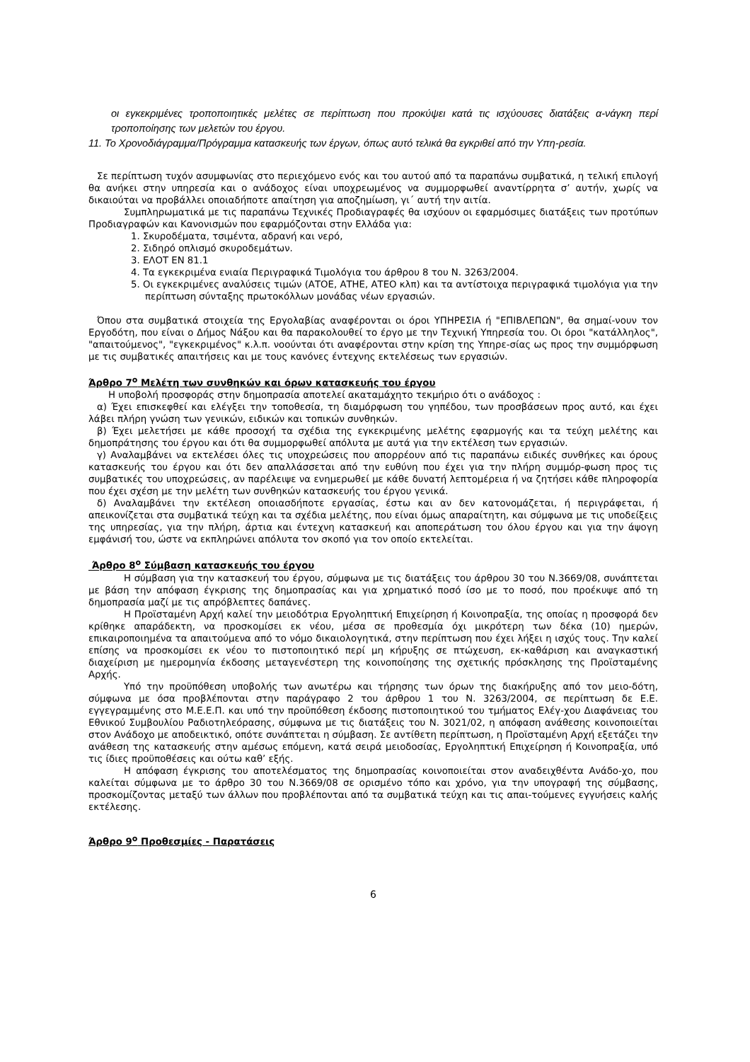οι εγκεκριμένες τροποποιητικές μελέτες σε περίπτωση που προκύψει κατά τις ισχύουσες διατάξεις α-νάγκη περί τροποποίησης των μελετών του έργου.
11. Το Χρονοδιάγραμμα/Πρόγραμμα κατασκευής των έργων, όπως αυτό τελικά θα εγκριθεί από την Υπη-ρεσία.
Σε περίπτωση τυχόν ασυμφωνίας στο περιεχόμενο ενός και του αυτού από τα παραπάνω συμβατικά, η τελική επιλογή θα ανήκει στην υπηρεσία και ο ανάδοχος είναι υποχρεωμένος να συμμορφωθεί αναντίρρητα σ’ αυτήν, χωρίς να δικαιούται να προβάλλει οποιαδήποτε απαίτηση για αποζημίωση, γι΄ αυτή την αιτία.
Συμπληρωματικά με τις παραπάνω Τεχνικές Προδιαγραφές θα ισχύουν οι εφαρμόσιμες διατάξεις των προτύπων Προδιαγραφών και Κανονισμών που εφαρμόζονται στην Ελλάδα για:
1. Σκυροδέματα, τσιμέντα, αδρανή και νερό,
2. Σιδηρό οπλισμό σκυροδεμάτων.
3. ΕΛΟΤ ΕΝ 81.1
4. Τα εγκεκριμένα ενιαία Περιγραφικά Τιμολόγια του άρθρου 8 του Ν. 3263/2004.
5. Οι εγκεκριμένες αναλύσεις τιμών (ΑΤΟΕ, ΑΤΗΕ, ΑΤΕΟ κλπ) και τα αντίστοιχα περιγραφικά τιμολόγια για την περίπτωση σύνταξης πρωτοκόλλων μονάδας νέων εργασιών.
Όπου στα συμβατικά στοιχεία της Εργολαβίας αναφέρονται οι όροι ΥΠΗΡΕΣΙΑ ή "ΕΠΙΒΛΕΠΩΝ", θα σημαί-νουν τον Εργοδότη, που είναι ο Δήμος Νάξου και θα παρακολουθεί το έργο με την Τεχνική Υπηρεσία του. Οι όροι "κατάλληλος", "απαιτούμενος", "εγκεκριμένος" κ.λ.π. νοούνται ότι αναφέρονται στην κρίση της Υπηρε-σίας ως προς την συμμόρφωση με τις συμβατικές απαιτήσεις και με τους κανόνες έντεχνης εκτελέσεως των εργασιών.
Άρθρο 7<sup>ο</sup> Μελέτη των συνθηκών και όρων κατασκευής του έργου
Η υποβολή προσφοράς στην δημοπρασία αποτελεί ακαταμάχητο τεκμήριο ότι ο ανάδοχος :
α) Έχει επισκεφθεί και ελέγξει την τοποθεσία, τη διαμόρφωση του γηπέδου, των προσβάσεων προς αυτό, και έχει λάβει πλήρη γνώση των γενικών, ειδικών και τοπικών συνθηκών.
β) Έχει μελετήσει με κάθε προσοχή τα σχέδια της εγκεκριμένης μελέτης εφαρμογής και τα τεύχη μελέτης και δημοπράτησης του έργου και ότι θα συμμορφωθεί απόλυτα με αυτά για την εκτέλεση των εργασιών.
γ) Αναλαμβάνει να εκτελέσει όλες τις υποχρεώσεις που απορρέουν από τις παραπάνω ειδικές συνθήκες και όρους κατασκευής του έργου και ότι δεν απαλλάσσεται από την ευθύνη που έχει για την πλήρη συμμόρ-φωση προς τις συμβατικές του υποχρεώσεις, αν παρέλειψε να ενημερωθεί με κάθε δυνατή λεπτομέρεια ή να ζητήσει κάθε πληροφορία που έχει σχέση με την μελέτη των συνθηκών κατασκευής του έργου γενικά.
δ) Αναλαμβάνει την εκτέλεση οποιασδήποτε εργασίας, έστω και αν δεν κατονομάζεται, ή περιγράφεται, ή απεικονίζεται στα συμβατικά τεύχη και τα σχέδια μελέτης, που είναι όμως απαραίτητη, και σύμφωνα με τις υποδείξεις της υπηρεσίας, για την πλήρη, άρτια και έντεχνη κατασκευή και αποπεράτωση του όλου έργου και για την άψογη εμφάνισή του, ώστε να εκπληρώνει απόλυτα τον σκοπό για τον οποίο εκτελείται.
Άρθρο 8<sup>ο</sup> Σύμβαση κατασκευής του έργου
Η σύμβαση για την κατασκευή του έργου, σύμφωνα με τις διατάξεις του άρθρου 30 του Ν.3669/08, συνάπτεται με βάση την απόφαση έγκρισης της δημοπρασίας και για χρηματικό ποσό ίσο με το ποσό, που προέκυψε από τη δημοπρασία μαζί με τις απρόβλεπτες δαπάνες.
Η Προϊσταμένη Αρχή καλεί την μειοδότρια Εργοληπτική Επιχείρηση ή Κοινοπραξία, της οποίας η προσφορά δεν κρίθηκε απαράδεκτη, να προσκομίσει εκ νέου, μέσα σε προθεσμία όχι μικρότερη των δέκα (10) ημερών, επικαιροποιημένα τα απαιτούμενα από το νόμο δικαιολογητικά, στην περίπτωση που έχει λήξει η ισχύς τους. Την καλεί επίσης να προσκομίσει εκ νέου το πιστοποιητικό περί μη κήρυξης σε πτώχευση, εκ-καθάριση και αναγκαστική διαχείριση με ημερομηνία έκδοσης μεταγενέστερη της κοινοποίησης της σχετικής πρόσκλησης της Προϊσταμένης Αρχής.
Υπό την προϋπόθεση υποβολής των ανωτέρω και τήρησης των όρων της διακήρυξης από τον μειο-δότη, σύμφωνα με όσα προβλέπονται στην παράγραφο 2 του άρθρου 1 του Ν. 3263/2004, σε περίπτωση δε Ε.Ε. εγγεγραμμένης στο Μ.Ε.Ε.Π. και υπό την προϋπόθεση έκδοσης πιστοποιητικού του τμήματος Ελέγ-χου Διαφάνειας του Εθνικού Συμβουλίου Ραδιοτηλεόρασης, σύμφωνα με τις διατάξεις του Ν. 3021/02, η απόφαση ανάθεσης κοινοποιείται στον Ανάδοχο με αποδεικτικό, οπότε συνάπτεται η σύμβαση. Σε αντίθετη περίπτωση, η Προϊσταμένη Αρχή εξετάζει την ανάθεση της κατασκευής στην αμέσως επόμενη, κατά σειρά μειοδοσίας, Εργοληπτική Επιχείρηση ή Κοινοπραξία, υπό τις ίδιες προϋποθέσεις και ούτω καθ’ εξής.
Η απόφαση έγκρισης του αποτελέσματος της δημοπρασίας κοινοποιείται στον αναδειχθέντα Ανάδο-χο, που καλείται σύμφωνα με το άρθρο 30 του Ν.3669/08 σε ορισμένο τόπο και χρόνο, για την υπογραφή της σύμβασης, προσκομίζοντας μεταξύ των άλλων που προβλέπονται από τα συμβατικά τεύχη και τις απαι-τούμενες εγγυήσεις καλής εκτέλεσης.
Άρθρο 9<sup>ο</sup> Προθεσμίες - Παρατάσεις
6